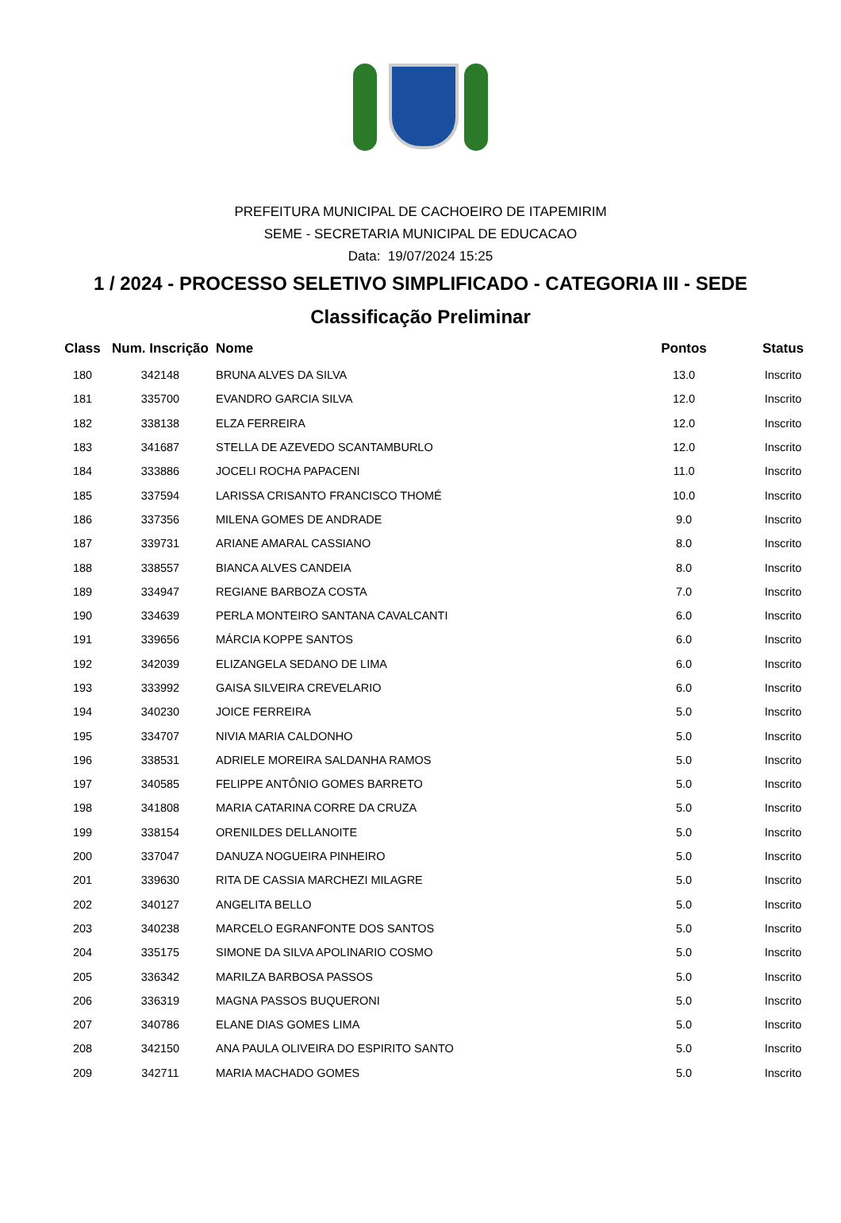PREFEITURA MUNICIPAL DE CACHOEIRO DE ITAPEMIRIM
SEME - SECRETARIA MUNICIPAL DE EDUCACAO
Data: 19/07/2024 15:25
1 / 2024 - PROCESSO SELETIVO SIMPLIFICADO - CATEGORIA III - SEDE
Classificação Preliminar
| Class | Num. Inscrição | Nome | Pontos | Status |
| --- | --- | --- | --- | --- |
| 180 | 342148 | BRUNA ALVES DA SILVA | 13.0 | Inscrito |
| 181 | 335700 | EVANDRO GARCIA SILVA | 12.0 | Inscrito |
| 182 | 338138 | ELZA FERREIRA | 12.0 | Inscrito |
| 183 | 341687 | STELLA DE AZEVEDO SCANTAMBURLO | 12.0 | Inscrito |
| 184 | 333886 | JOCELI ROCHA PAPACENI | 11.0 | Inscrito |
| 185 | 337594 | LARISSA CRISANTO FRANCISCO THOMÉ | 10.0 | Inscrito |
| 186 | 337356 | MILENA GOMES DE ANDRADE | 9.0 | Inscrito |
| 187 | 339731 | ARIANE AMARAL CASSIANO | 8.0 | Inscrito |
| 188 | 338557 | BIANCA ALVES CANDEIA | 8.0 | Inscrito |
| 189 | 334947 | REGIANE BARBOZA COSTA | 7.0 | Inscrito |
| 190 | 334639 | PERLA MONTEIRO SANTANA CAVALCANTI | 6.0 | Inscrito |
| 191 | 339656 | MÁRCIA KOPPE SANTOS | 6.0 | Inscrito |
| 192 | 342039 | ELIZANGELA SEDANO DE LIMA | 6.0 | Inscrito |
| 193 | 333992 | GAISA SILVEIRA CREVELARIO | 6.0 | Inscrito |
| 194 | 340230 | JOICE FERREIRA | 5.0 | Inscrito |
| 195 | 334707 | NIVIA MARIA CALDONHO | 5.0 | Inscrito |
| 196 | 338531 | ADRIELE MOREIRA SALDANHA RAMOS | 5.0 | Inscrito |
| 197 | 340585 | FELIPPE ANTÔNIO GOMES BARRETO | 5.0 | Inscrito |
| 198 | 341808 | MARIA CATARINA CORRE DA CRUZA | 5.0 | Inscrito |
| 199 | 338154 | ORENILDES DELLANOITE | 5.0 | Inscrito |
| 200 | 337047 | DANUZA NOGUEIRA PINHEIRO | 5.0 | Inscrito |
| 201 | 339630 | RITA DE CASSIA MARCHEZI MILAGRE | 5.0 | Inscrito |
| 202 | 340127 | ANGELITA BELLO | 5.0 | Inscrito |
| 203 | 340238 | MARCELO EGRANFONTE DOS SANTOS | 5.0 | Inscrito |
| 204 | 335175 | SIMONE DA SILVA APOLINARIO COSMO | 5.0 | Inscrito |
| 205 | 336342 | MARILZA BARBOSA PASSOS | 5.0 | Inscrito |
| 206 | 336319 | MAGNA PASSOS BUQUERONI | 5.0 | Inscrito |
| 207 | 340786 | ELANE DIAS GOMES LIMA | 5.0 | Inscrito |
| 208 | 342150 | ANA PAULA OLIVEIRA DO ESPIRITO SANTO | 5.0 | Inscrito |
| 209 | 342711 | MARIA MACHADO GOMES | 5.0 | Inscrito |